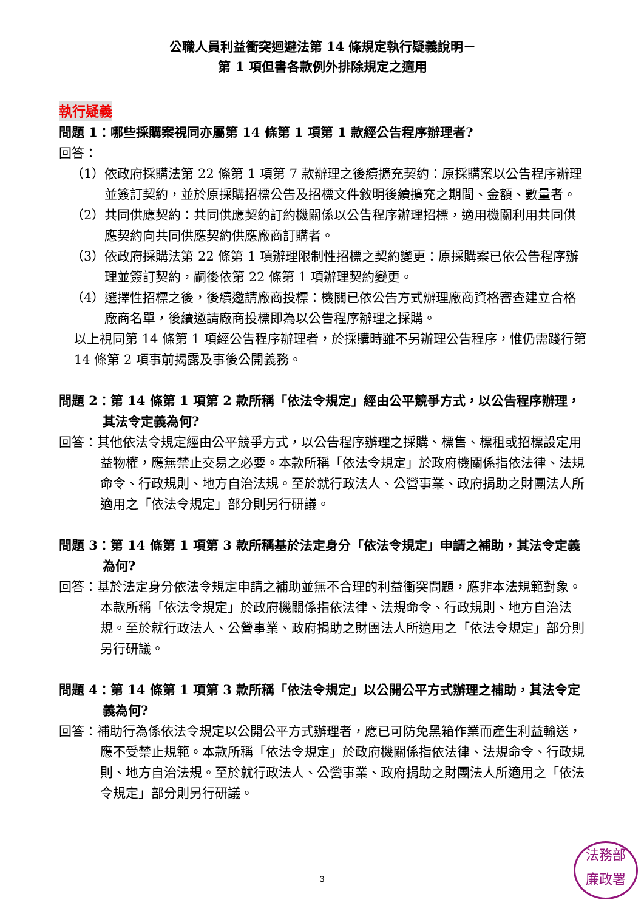公職人員利益衝突迴避法第 14 條規定執行疑義說明－
第 1 項但書各款例外排除規定之適用
執行疑義
問題 1：哪些採購案視同亦屬第 14 條第 1 項第 1 款經公告程序辦理者?
回答：
（1）依政府採購法第 22 條第 1 項第 7 款辦理之後續擴充契約：原採購案以公告程序辦理並簽訂契約，並於原採購招標公告及招標文件敘明後續擴充之期間、金額、數量者。
（2）共同供應契約：共同供應契約訂約機關係以公告程序辦理招標，適用機關利用共同供應契約向共同供應契約供應廠商訂購者。
（3）依政府採購法第 22 條第 1 項辦理限制性招標之契約變更：原採購案已依公告程序辦理並簽訂契約，嗣後依第 22 條第 1 項辦理契約變更。
（4）選擇性招標之後，後續邀請廠商投標：機關已依公告方式辦理廠商資格審查建立合格廠商名單，後續邀請廠商投標即為以公告程序辦理之採購。
以上視同第 14 條第 1 項經公告程序辦理者，於採購時雖不另辦理公告程序，惟仍需踐行第 14 條第 2 項事前揭露及事後公開義務。
問題 2：第 14 條第 1 項第 2 款所稱「依法令規定」經由公平競爭方式，以公告程序辦理，其法令定義為何?
回答：其他依法令規定經由公平競爭方式，以公告程序辦理之採購、標售、標租或招標設定用益物權，應無禁止交易之必要。本款所稱「依法令規定」於政府機關係指依法律、法規命令、行政規則、地方自治法規。至於就行政法人、公營事業、政府捐助之財團法人所適用之「依法令規定」部分則另行研議。
問題 3：第 14 條第 1 項第 3 款所稱基於法定身分「依法令規定」申請之補助，其法令定義為何?
回答：基於法定身分依法令規定申請之補助並無不合理的利益衝突問題，應非本法規範對象。本款所稱「依法令規定」於政府機關係指依法律、法規命令、行政規則、地方自治法規。至於就行政法人、公營事業、政府捐助之財團法人所適用之「依法令規定」部分則另行研議。
問題 4：第 14 條第 1 項第 3 款所稱「依法令規定」以公開公平方式辦理之補助，其法令定義為何?
回答：補助行為係依法令規定以公開公平方式辦理者，應已可防免黑箱作業而產生利益輸送，應不受禁止規範。本款所稱「依法令規定」於政府機關係指依法律、法規命令、行政規則、地方自治法規。至於就行政法人、公營事業、政府捐助之財團法人所適用之「依法令規定」部分則另行研議。
3
法務部
廉政署